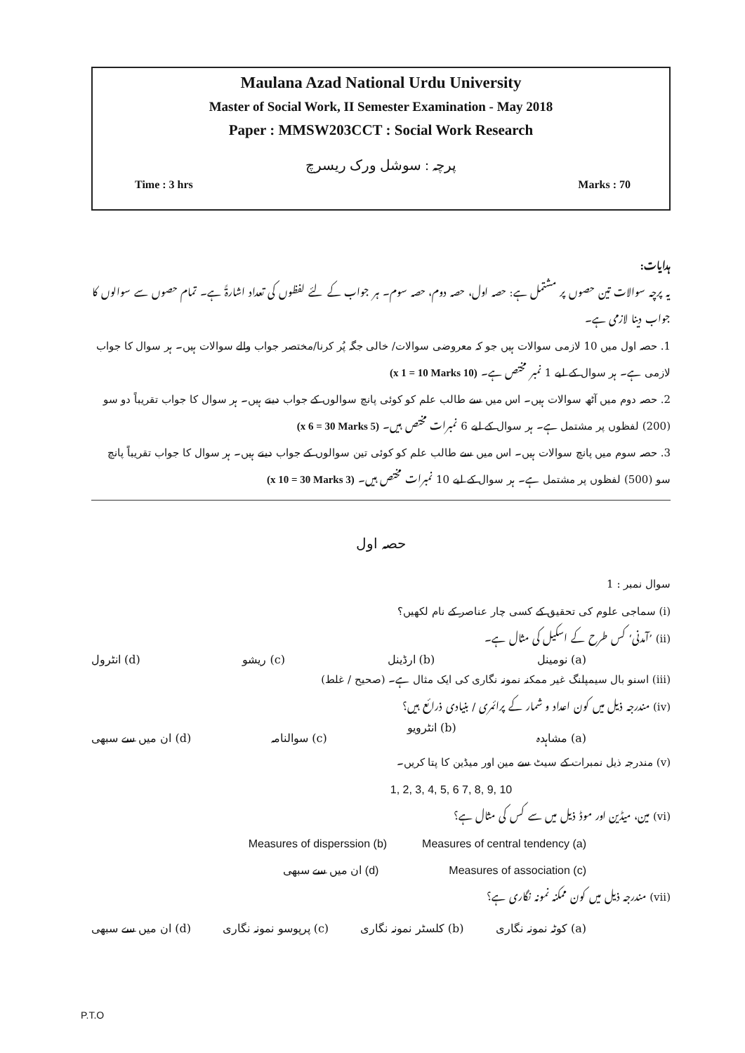Maulana Azad National Urdu University
Master of Social Work, II Semester Examination - May 2018
Paper : MMSW203CCT : Social Work Research
پرچہ : سوشل ورک ریسرچ
Time : 3 hrs Marks : 70
ہدایات:
یہ پرچہ سوالات تین حصوں پر مشتمل ہے: حصہ اول، حصہ دوم، حصہ سوم۔ ہر جواب کے لئے لفظوں کی تعداد اشارۃً ہے۔ تمام حصوں سے سوالوں کا جواب دینا لازمی ہے۔
1. حصہ اول میں 10 لازمی سوالات ہیں جو کہ معروضی سوالات/ خالی جگہ پُر کرنا/مختصر جواب والے سوالات ہیں۔ ہر سوال کا جواب لازمی ہے۔ ہر سوال کے لیے 1 نمبر مختص ہے۔ (10 x 1 = 10 Marks)
2. حصہ دوم میں آٹھ سوالات ہیں۔ اس میں سے طالب علم کو کوئی پانچ سوالوں کے جواب دینے ہیں۔ ہر سوال کا جواب تقریباً دو سو (200) لفظوں پر مشتمل ہے۔ ہر سوال کے لیے 6 نمبرات مختص ہیں۔ (5 x 6 = 30 Marks)
3. حصہ سوم میں پانچ سوالات ہیں۔ اس میں سے طالب علم کو کوئی تین سوالوں کے جواب دینے ہیں۔ ہر سوال کا جواب تقریباً پانچ سو (500) لفظوں پر مشتمل ہے۔ ہر سوال کے لیے 10 نمبرات مختص ہیں۔ (3 x 10 = 30 Marks)
حصہ اول
سوال نمبر : 1
(i) سماجی علوم کی تحقیق کے کسی چار عناصر کے نام لکھیں؟
(ii) ’آمدنی‘ کس طرح کے اسکیل کی مثال ہے۔
(a) نومینل (b) ارڈینل (c) ریشو (d) انٹرول
(iii) اسنو بال سیمپلنگ غیر ممکنہ نمونہ نگاری کی ایک مثال ہے۔ (صحیح / غلط)
(iv) مندرجہ ذیل میں کون اعداد و شمار کے پرائمری / بنیادی ذرائع ہیں؟
(a) مشاہدہ (b) انٹرویو (c) سوالنامہ (d) ان میں سے سبھی
(v) مندرجہ ذیل نمبرات کے سیٹ سے مین اور میڈین کا پتا کریں۔
1, 2, 3, 4, 5, 6 7, 8, 9, 10
(vi) مین، میڈین اور موڈ ذیل میں سے کس کی مثال ہے؟
Measures of disperssion (b) Measures of central tendency (a)
ان میں سے سبھی (d) Measures of association (c)
(vii) مندرجہ ذیل میں کون ممکنہ نمونہ نگاری ہے؟
(a) کوٹہ نمونہ نگاری (b) کلسٹر نمونہ نگاری (c) پرپوسو نمونہ نگاری (d) ان میں سے سبھی
P.T.O